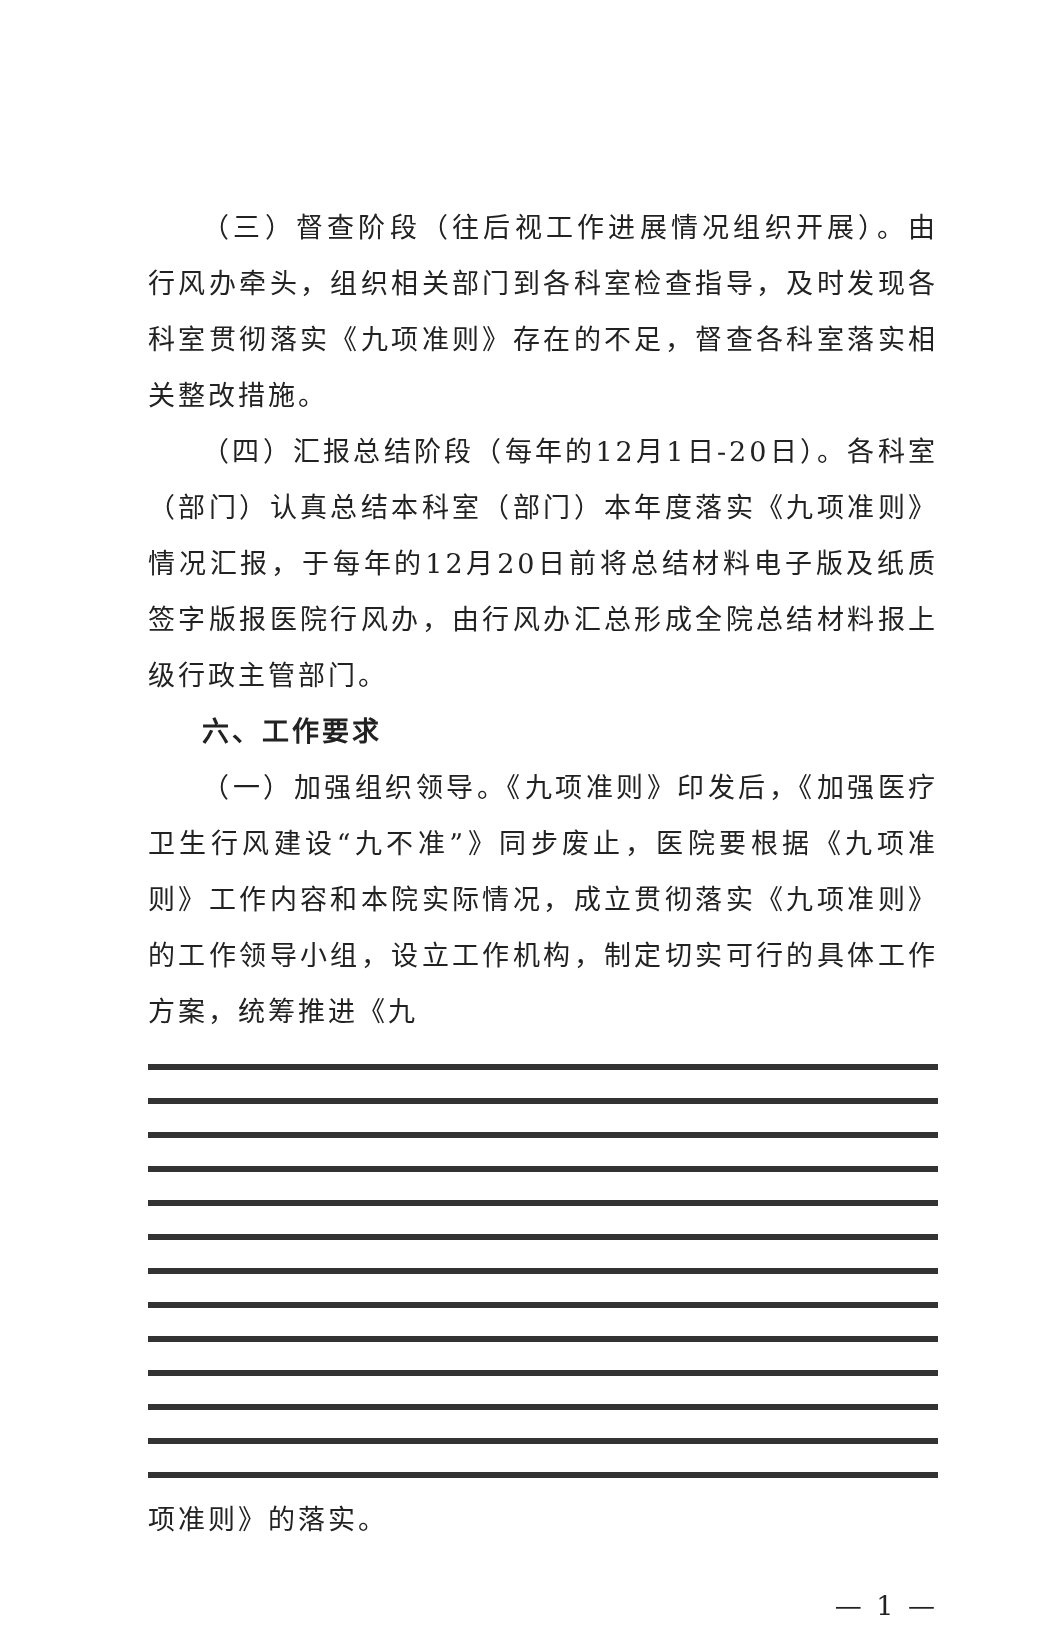（三）督查阶段（往后视工作进展情况组织开展）。由行风办牵头，组织相关部门到各科室检查指导，及时发现各科室贯彻落实《九项准则》存在的不足，督查各科室落实相关整改措施。
（四）汇报总结阶段（每年的12月1日-20日）。各科室（部门）认真总结本科室（部门）本年度落实《九项准则》情况汇报，于每年的12月20日前将总结材料电子版及纸质签字版报医院行风办，由行风办汇总形成全院总结材料报上级行政主管部门。
六、工作要求
（一）加强组织领导。《九项准则》印发后，《加强医疗卫生行风建设“九不准”》同步废止，医院要根据《九项准则》工作内容和本院实际情况，成立贯彻落实《九项准则》的工作领导小组，设立工作机构，制定切实可行的具体工作方案，统筹推进《九
项准则》的落实。
— 1 —